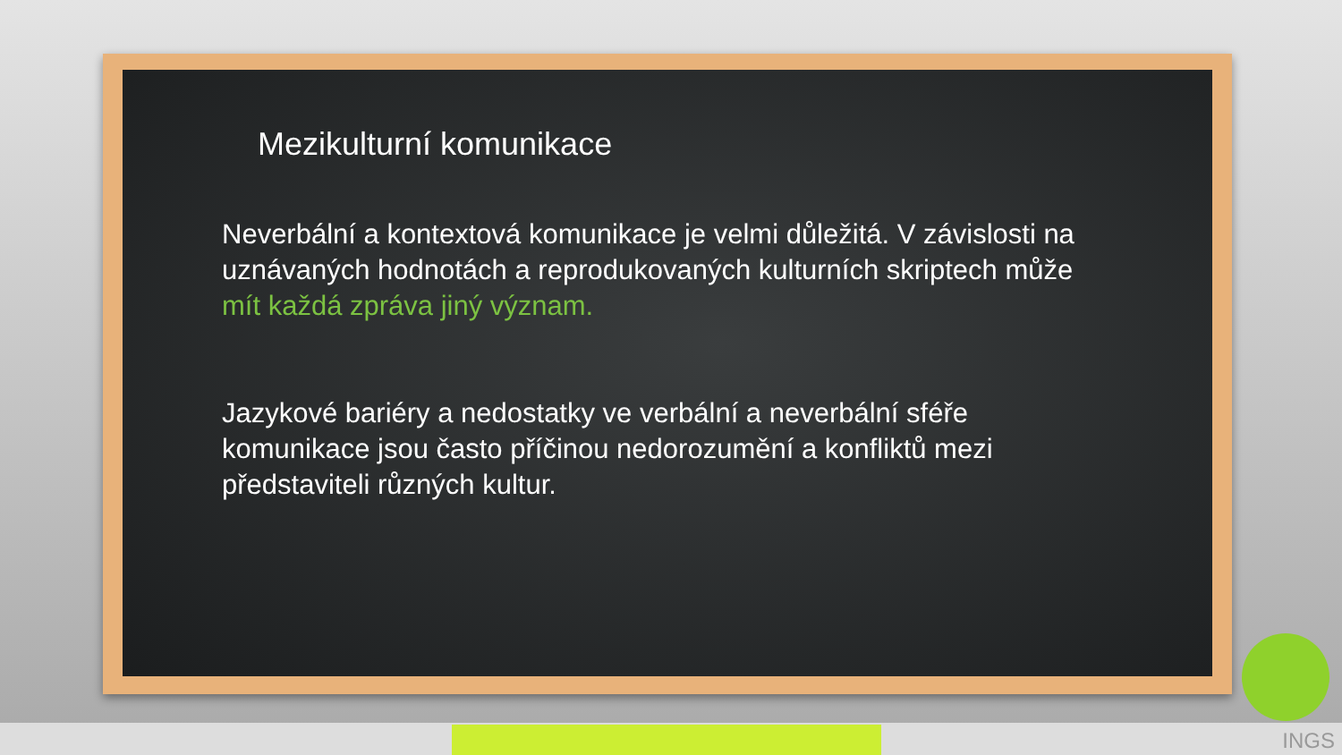Mezikulturní komunikace
Neverbální a kontextová komunikace je velmi důležitá. V závislosti na uznávaných hodnotách a reprodukovaných kulturních skriptech může mít každá zpráva jiný význam.
Jazykové bariéry a nedostatky ve verbální a neverbální sféře komunikace jsou často příčinou nedorozumění a konfliktů mezi představiteli různých kultur.
INGS